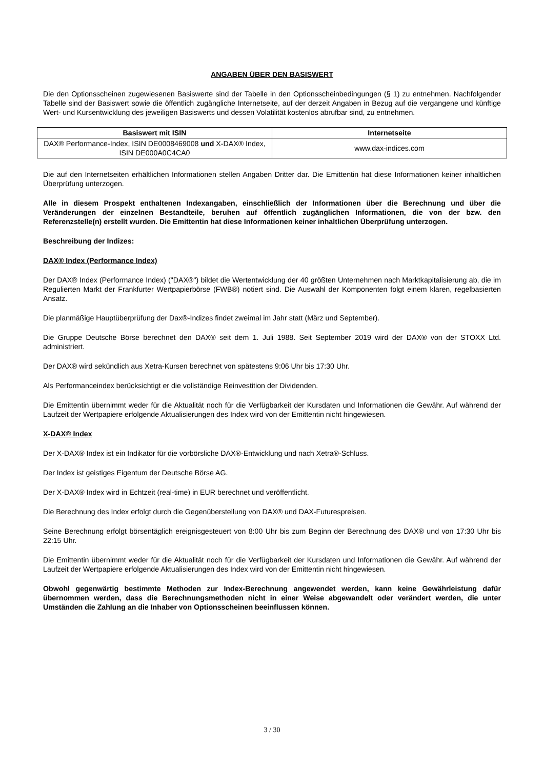ANGABEN ÜBER DEN BASISWERT
Die den Optionsscheinen zugewiesenen Basiswerte sind der Tabelle in den Optionsscheinbedingungen (§ 1) zu entnehmen. Nachfolgender Tabelle sind der Basiswert sowie die öffentlich zugängliche Internetseite, auf der derzeit Angaben in Bezug auf die vergangene und künftige Wert- und Kursentwicklung des jeweiligen Basiswerts und dessen Volatilität kostenlos abrufbar sind, zu entnehmen.
| Basiswert mit ISIN | Internetseite |
| --- | --- |
| DAX® Performance-Index, ISIN DE0008469008 und X-DAX® Index, ISIN DE000A0C4CA0 | www.dax-indices.com |
Die auf den Internetseiten erhältlichen Informationen stellen Angaben Dritter dar. Die Emittentin hat diese Informationen keiner inhaltlichen Überprüfung unterzogen.
Alle in diesem Prospekt enthaltenen Indexangaben, einschließlich der Informationen über die Berechnung und über die Veränderungen der einzelnen Bestandteile, beruhen auf öffentlich zugänglichen Informationen, die von der bzw. den Referenzstelle(n) erstellt wurden. Die Emittentin hat diese Informationen keiner inhaltlichen Überprüfung unterzogen.
Beschreibung der Indizes:
DAX® Index (Performance Index)
Der DAX® Index (Performance Index) ("DAX®") bildet die Wertentwicklung der 40 größten Unternehmen nach Marktkapitalisierung ab, die im Regulierten Markt der Frankfurter Wertpapierbörse (FWB®) notiert sind. Die Auswahl der Komponenten folgt einem klaren, regelbasierten Ansatz.
Die planmäßige Hauptüberprüfung der Dax®-Indizes findet zweimal im Jahr statt (März und September).
Die Gruppe Deutsche Börse berechnet den DAX® seit dem 1. Juli 1988. Seit September 2019 wird der DAX® von der STOXX Ltd. administriert.
Der DAX® wird sekündlich aus Xetra-Kursen berechnet von spätestens 9:06 Uhr bis 17:30 Uhr.
Als Performanceindex berücksichtigt er die vollständige Reinvestition der Dividenden.
Die Emittentin übernimmt weder für die Aktualität noch für die Verfügbarkeit der Kursdaten und Informationen die Gewähr. Auf während der Laufzeit der Wertpapiere erfolgende Aktualisierungen des Index wird von der Emittentin nicht hingewiesen.
X-DAX® Index
Der X-DAX® Index ist ein Indikator für die vorbörsliche DAX®-Entwicklung und nach Xetra®-Schluss.
Der Index ist geistiges Eigentum der Deutsche Börse AG.
Der X-DAX® Index wird in Echtzeit (real-time) in EUR berechnet und veröffentlicht.
Die Berechnung des Index erfolgt durch die Gegenüberstellung von DAX® und DAX-Futurespreisen.
Seine Berechnung erfolgt börsentäglich ereignisgesteuert von 8:00 Uhr bis zum Beginn der Berechnung des DAX® und von 17:30 Uhr bis 22:15 Uhr.
Die Emittentin übernimmt weder für die Aktualität noch für die Verfügbarkeit der Kursdaten und Informationen die Gewähr. Auf während der Laufzeit der Wertpapiere erfolgende Aktualisierungen des Index wird von der Emittentin nicht hingewiesen.
Obwohl gegenwärtig bestimmte Methoden zur Index-Berechnung angewendet werden, kann keine Gewährleistung dafür übernommen werden, dass die Berechnungsmethoden nicht in einer Weise abgewandelt oder verändert werden, die unter Umständen die Zahlung an die Inhaber von Optionsscheinen beeinflussen können.
3 / 30